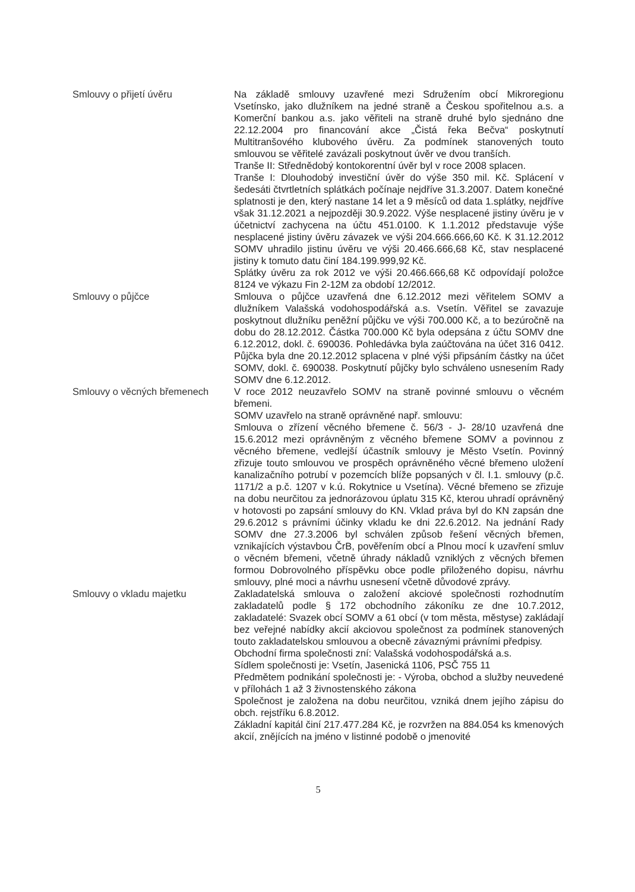Smlouvy o přijetí úvěru Na základě smlouvy uzavřené mezi Sdružením obcí Mikroregionu Vsetínsko, jako dlužníkem na jedné straně a Českou spořitelnou a.s. a Komerční bankou a.s. jako věřiteli na straně druhé bylo sjednáno dne 22.12.2004 pro financování akce „Čistá řeka Bečva“ poskytnutí Multitranšového klubového úvěru. Za podmínek stanovených touto smlouvou se věřitelé zavázali poskytnout úvěr ve dvou tranších.
Tranše II: Střednědobý kontokorentní úvěr byl v roce 2008 splacen.
Tranše I: Dlouhodobý investiční úvěr do výše 350 mil. Kč. Splácení v šedesáti čtvrtletních splátkách počínaje nejdříve 31.3.2007. Datem konečné splatnosti je den, který nastane 14 let a 9 měsíců od data 1.splátky, nejdříve však 31.12.2021 a nejpozději 30.9.2022. Výše nesplacené jistiny úvěru je v účetnictví zachycena na účtu 451.0100. K 1.1.2012 představuje výše nesplacené jistiny úvěru závazek ve výši 204.666.666,60 Kč. K 31.12.2012 SOMV uhradilo jistinu úvěru ve výši 20.466.666,68 Kč, stav nesplacené jistiny k tomuto datu činí 184.199.999,92 Kč.
Splátky úvěru za rok 2012 ve výši 20.466.666,68 Kč odpovídají položce 8124 ve výkazu Fin 2-12M za období 12/2012.
Smlouvy o půjčce Smlouva o půjčce uzavřená dne 6.12.2012 mezi věřitelem SOMV a dlužníkem Valašská vodohospodářská a.s. Vsetín. Věřitel se zavazuje poskytnout dlužníku peněžní půjčku ve výši 700.000 Kč, a to bezúročně na dobu do 28.12.2012. Částka 700.000 Kč byla odepsána z účtu SOMV dne 6.12.2012, dokl. č. 690036. Pohledávka byla zaúčtována na účet 316 0412. Půjčka byla dne 20.12.2012 splacena v plné výši připsáním částky na účet SOMV, dokl. č. 690038. Poskytnutí půjčky bylo schváleno usnesením Rady SOMV dne 6.12.2012.
Smlouvy o věcných břemenech V roce 2012 neuzavřelo SOMV na straně povinné smlouvu o věcném břemeni.
SOMV uzavřelo na straně oprávněné např. smlouvu:
Smlouva o zřízení věcného břemene č. 56/3 - J- 28/10 uzavřená dne 15.6.2012 mezi oprávněným z věcného břemene SOMV a povinnou z věcného břemene, vedlejší účastník smlouvy je Město Vsetín. Povinný zřizuje touto smlouvou ve prospěch oprávněného věcné břemeno uložení kanalizačního potrubí v pozemcích blíže popsaných v čl. I.1. smlouvy (p.č. 1171/2 a p.č. 1207 v k.ú. Rokytnice u Vsetína). Věcné břemeno se zřizuje na dobu neurčitou za jednorázovou úplatu 315 Kč, kterou uhradí oprávněný v hotovosti po zapsání smlouvy do KN. Vklad práva byl do KN zapsán dne 29.6.2012 s právními účinky vkladu ke dni 22.6.2012. Na jednání Rady SOMV dne 27.3.2006 byl schválen způsob řešení věcných břemen, vznikajících výstavbou ČrB, pověřením obcí a Plnou mocí k uzavření smluv o věcném břemeni, včetně úhrady nákladů vzniklých z věcných břemen formou Dobrovolného příspěvku obce podle přiloženého dopisu, návrhu smlouvy, plné moci a návrhu usnesení včetně důvodové zprávy.
Smlouvy o vkladu majetku Zakladatelská smlouva o založení akciové společnosti rozhodnutím zakladatelů podle § 172 obchodního zákoníku ze dne 10.7.2012, zakladatelé: Svazek obcí SOMV a 61 obcí (v tom města, městyse) zakládají bez veřejné nabídky akcií akciovou společnost za podmínek stanovených touto zakladatelskou smlouvou a obecně závaznými právními předpisy.
Obchodní firma společnosti zní: Valašská vodohospodářská a.s.
Sídlem společnosti je: Vsetín, Jasenická 1106, PSČ 755 11
Předmětem podnikání společnosti je: - Výroba, obchod a služby neuvedené v přílohách 1 až 3 živnostenského zákona
Společnost je založena na dobu neurčitou, vzniká dnem jejího zápisu do obch. rejstříku 6.8.2012.
Základní kapitál činí 217.477.284 Kč, je rozvržen na 884.054 ks kmenových akcií, znějících na jméno v listinné podobě o jmenovité
5